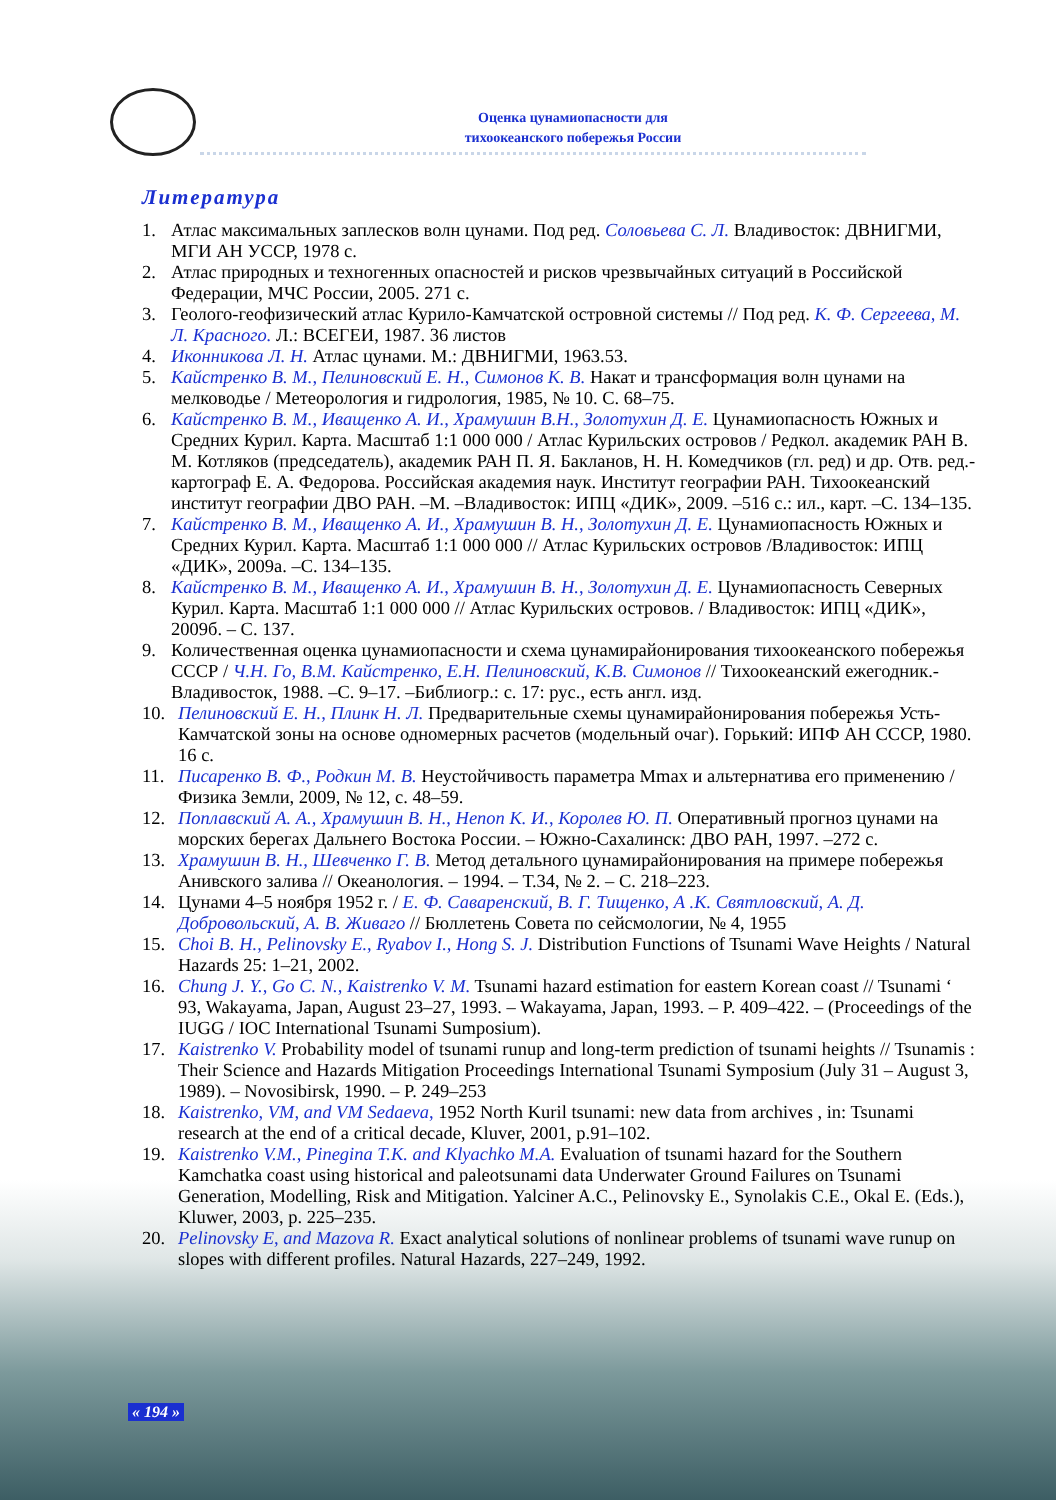Оценка цунамиопасности для
тихоокеанского побережья России
Литература
1. Атлас максимальных заплесков волн цунами. Под ред. Соловьева С. Л. Владивосток: ДВНИГМИ, МГИ АН УССР, 1978 с.
2. Атлас природных и техногенных опасностей и рисков чрезвычайных ситуаций в Российской Федерации, МЧС России, 2005. 271 с.
3. Геолого-геофизический атлас Курило-Камчатской островной системы // Под ред. К. Ф. Сергеева, М. Л. Красного. Л.: ВСЕГЕИ, 1987. 36 листов
4. Иконникова Л. Н. Атлас цунами. М.: ДВНИГМИ, 1963.53.
5. Кайстренко В. М., Пелиновский Е. Н., Симонов К. В. Накат и трансформация волн цунами на мелководье / Метеорология и гидрология, 1985, № 10. С. 68–75.
6. Кайстренко В. М., Иващенко А. И., Храмушин В.Н., Золотухин Д. Е. Цунамиопасность Южных и Средних Курил. Карта. Масштаб 1:1 000 000 / Атлас Курильских островов / Редкол. академик РАН В. М. Котляков (председатель), академик РАН П. Я. Бакланов, Н. Н. Комедчиков (гл. ред) и др. Отв. ред.-картограф Е. А. Федорова. Российская академия наук. Институт географии РАН. Тихоокеанский институт географии ДВО РАН. –М. –Владивосток: ИПЦ «ДИК», 2009. –516 с.: ил., карт. –С. 134–135.
7. Кайстренко В. М., Иващенко А. И., Храмушин В. Н., Золотухин Д. Е. Цунамиопасность Южных и Средних Курил. Карта. Масштаб 1:1 000 000 // Атлас Курильских островов /Владивосток: ИПЦ «ДИК», 2009а. –С. 134–135.
8. Кайстренко В. М., Иващенко А. И., Храмушин В. Н., Золотухин Д. Е. Цунамиопасность Северных Курил. Карта. Масштаб 1:1 000 000 // Атлас Курильских островов. / Владивосток: ИПЦ «ДИК», 2009б. – С. 137.
9. Количественная оценка цунамиопасности и схема цунамирайонирования тихоокеанского побережья СССР / Ч.Н. Го, В.М. Кайстренко, Е.Н. Пелиновский, К.В. Симонов // Тихоокеанский ежегодник.- Владивосток, 1988. –С. 9–17. –Библиогр.: с. 17: рус., есть англ. изд.
10. Пелиновский Е. Н., Плинк Н. Л. Предварительные схемы цунамирайонирования побережья Усть-Камчатской зоны на основе одномерных расчетов (модельный очаг). Горький: ИПФ АН СССР, 1980. 16 с.
11. Писаренко В. Ф., Родкин М. В. Неустойчивость параметра Mmax и альтернатива его применению / Физика Земли, 2009, № 12, с. 48–59.
12. Поплавский А. А., Храмушин В. Н., Непоп К. И., Королев Ю. П. Оперативный прогноз цунами на морских берегах Дальнего Востока России. – Южно-Сахалинск: ДВО РАН, 1997. –272 с.
13. Храмушин В. Н., Шевченко Г. В. Метод детального цунамирайонирования на примере побережья Анивского залива // Океанология. – 1994. – Т.34, № 2. – С. 218–223.
14. Цунами 4–5 ноября 1952 г. / Е. Ф. Саваренский, В. Г. Тищенко, А .К. Святловский, А. Д. Добровольский, А. В. Живаго // Бюллетень Совета по сейсмологии, № 4, 1955
15. Choi B. H., Pelinovsky E., Ryabov I., Hong S. J. Distribution Functions of Tsunami Wave Heights / Natural Hazards 25: 1–21, 2002.
16. Chung J. Y., Go C. N., Kaistrenko V. M. Tsunami hazard estimation for eastern Korean coast // Tsunami ‘ 93, Wakayama, Japan, August 23–27, 1993. – Wakayama, Japan, 1993. – P. 409–422. – (Proceedings of the IUGG / IOC International Tsunami Sumposium).
17. Kaistrenko V. Probability model of tsunami runup and long-term prediction of tsunami heights // Tsunamis : Their Science and Hazards Mitigation Proceedings International Tsunami Symposium (July 31 – August 3, 1989). – Novosibirsk, 1990. – P. 249–253
18. Kaistrenko, VM, and VM Sedaeva, 1952 North Kuril tsunami: new data from archives , in: Tsunami research at the end of a critical decade, Kluver, 2001, p.91–102.
19. Kaistrenko V.M., Pinegina T.K. and Klyachko M.A. Evaluation of tsunami hazard for the Southern Kamchatka coast using historical and paleotsunami data Underwater Ground Failures on Tsunami Generation, Modelling, Risk and Mitigation. Yalciner A.C., Pelinovsky E., Synolakis C.E., Okal E. (Eds.), Kluwer, 2003, p. 225–235.
20. Pelinovsky E, and Mazova R. Exact analytical solutions of nonlinear problems of tsunami wave runup on slopes with different profiles. Natural Hazards, 227–249, 1992.
« 194 »